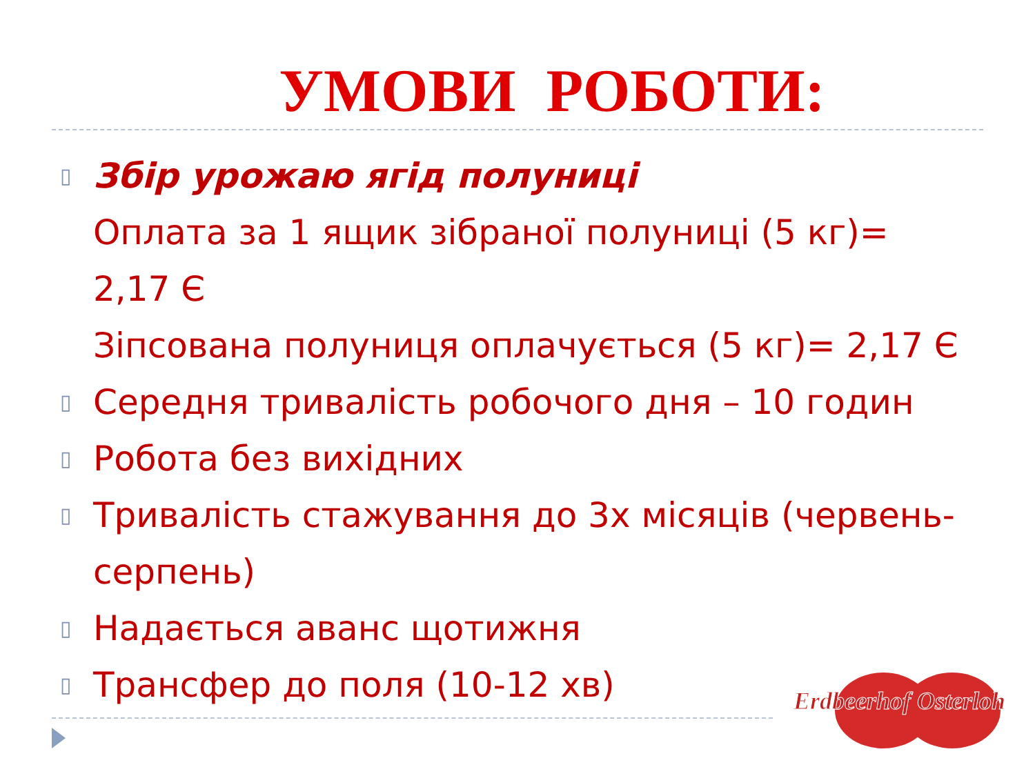УМОВИ РОБОТИ:
▯ Збір урожаю ягід полуниці
Оплата за 1 ящик зібраної полуниці (5 кг)= 2,17 Є
Зіпсована полуниця оплачується (5 кг)= 2,17 Є
▯ Середня тривалість робочого дня – 10 годин
▯ Робота без вихідних
▯ Тривалість стажування до 3х місяців (червень-серпень)
▯ Надається аванс щотижня
▯ Трансфер до поля (10-12 хв)
Erdbeerhof Osterloh